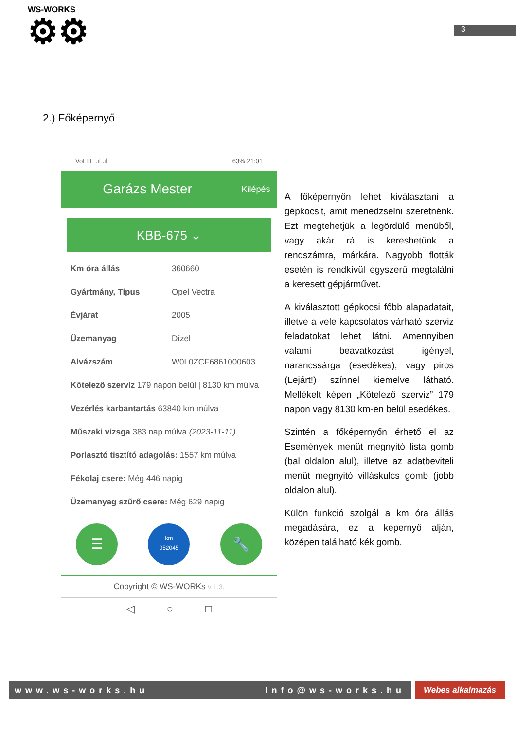WS-WORKS
⚙⚙
3
2.) Főképernyő
VoLTE .ıl .ıl 63% 21:01
Garázs Mester
Kilépés
KBB-675 ⌄
Km óra állás 360660
Gyártmány, Típus Opel Vectra
Évjárat 2005
Üzemanyag Dízel
Alvázszám W0L0ZCF6861000603
Kötelező szervíz 179 napon belül | 8130 km múlva
Vezérlés karbantartás 63840 km múlva
Műszaki vizsga 383 nap múlva (2023-11-11)
Porlasztó tisztító adagolás: 1557 km múlva
Fékolaj csere: Még 446 napig
Üzemanyag szűrő csere: Még 629 napig
☰
km
052045
🔧
Copyright © WS-WORKs v 1.3.
◁ ○ □
A főképernyőn lehet kiválasztani a gépkocsit, amit menedzselni szeretnénk. Ezt megtehetjük a legördülő menüből, vagy akár rá is kereshetünk a rendszámra, márkára. Nagyobb flották esetén is rendkívül egyszerű megtalálni a keresett gépjárművet.
A kiválasztott gépkocsi főbb alapadatait, illetve a vele kapcsolatos várható szerviz feladatokat lehet látni. Amennyiben valami beavatkozást igényel, narancssárga (esedékes), vagy piros (Lejárt!) színnel kiemelve látható. Mellékelt képen „Kötelező szerviz” 179 napon vagy 8130 km-en belül esedékes.
Szintén a főképernyőn érhető el az Események menüt megnyitó lista gomb (bal oldalon alul), illetve az adatbeviteli menüt megnyitó villáskulcs gomb (jobb oldalon alul).
Külön funkció szolgál a km óra állás megadására, ez a képernyő alján, középen található kék gomb.
www.ws-works.hu Info@ws-works.hu
Webes alkalmazás